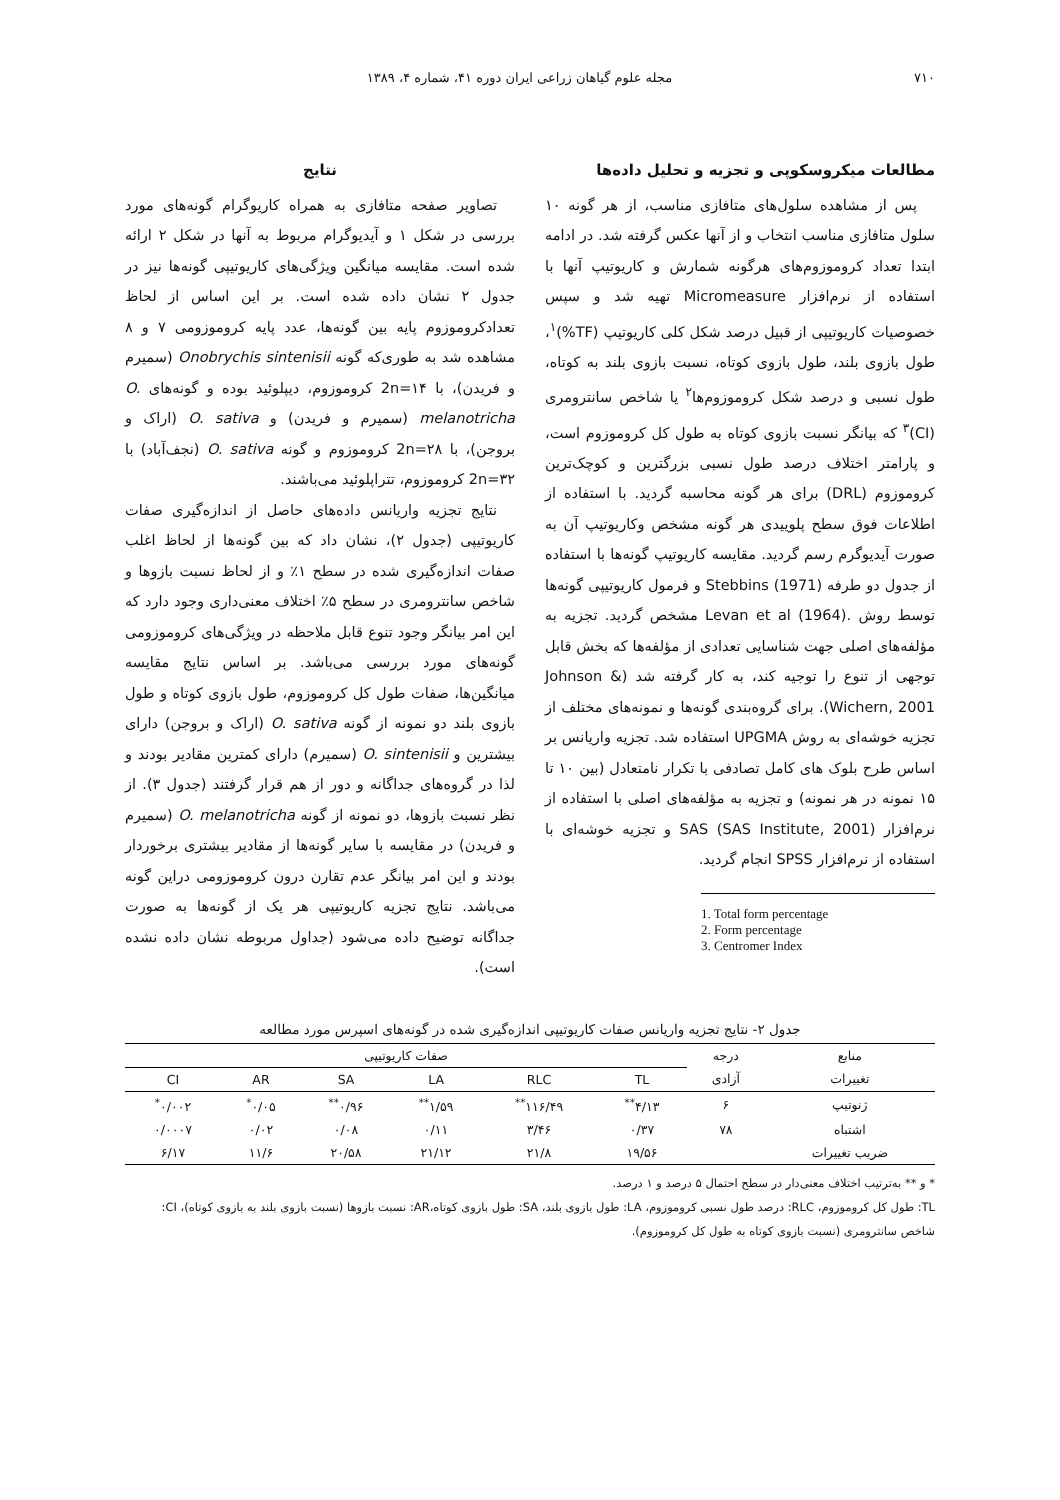۷۱۰ مجله علوم گیاهان زراعی ایران دوره ۴۱، شماره ۴، ۱۳۸۹
مطالعات میکروسکوپی و تجزیه و تحلیل داده‌ها
پس از مشاهده سلول‌های متافازی مناسب، از هر گونه ۱۰ سلول متافازی مناسب انتخاب و از آنها عکس گرفته شد. در ادامه ابتدا تعداد کروموزوم‌های هرگونه شمارش و کاریوتیپ آنها با استفاده از نرم‌افزار Micromeasure تهیه شد و سپس خصوصیات کاریوتیپی از قبیل درصد شکل کلی کاریوتیپ (TF%)<sup>۱</sup>، طول بازوی بلند، طول بازوی کوتاه، نسبت بازوی بلند به کوتاه، طول نسبی و درصد شکل کروموزوم‌ها<sup>۲</sup> یا شاخص سانترومری (CI)<sup>۳</sup> که بیانگر نسبت بازوی کوتاه به طول کل کروموزوم است، و پارامتر اختلاف درصد طول نسبی بزرگترین و کوچک‌ترین کروموزوم (DRL) برای هر گونه محاسبه گردید. با استفاده از اطلاعات فوق سطح پلوییدی هر گونه مشخص وکاریوتیپ آن به صورت آیدیوگرم رسم گردید. مقایسه کاریوتیپ گونه‌ها با استفاده از جدول دو طرفه Stebbins (1971) و فرمول کاریوتیپی گونه‌ها توسط روش .Levan et al (1964) مشخص گردید. تجزیه به مؤلفه‌های اصلی جهت شناسایی تعدادی از مؤلفه‌ها که بخش قابل توجهی از تنوع را توجیه کند، به کار گرفته شد (Johnson & Wichern, 2001). برای گروه‌بندی گونه‌ها و نمونه‌های مختلف از تجزیه خوشه‌ای به روش UPGMA استفاده شد. تجزیه واریانس بر اساس طرح بلوک های کامل تصادفی با تکرار نامتعادل (بین ۱۰ تا ۱۵ نمونه در هر نمونه) و تجزیه به مؤلفه‌های اصلی با استفاده از نرم‌افزار SAS (SAS Institute, 2001) و تجزیه خوشه‌ای با استفاده از نرم‌افزار SPSS انجام گردید.
1. Total form percentage
2. Form percentage
3. Centromer Index
نتایج
تصاویر صفحه متافازی به همراه کاریوگرام گونه‌های مورد بررسی در شکل ۱ و آیدیوگرام مربوط به آنها در شکل ۲ ارائه شده است. مقایسه میانگین ویژگی‌های کاریوتیپی گونه‌ها نیز در جدول ۲ نشان داده شده است. بر این اساس از لحاظ تعدادکروموزوم پایه بین گونه‌ها، عدد پایه کروموزومی ۷ و ۸ مشاهده شد به طوری‌که گونه Onobrychis sintenisii (سمیرم و فریدن)، با 2n=۱۴ کروموزوم، دیپلوئید بوده و گونه‌های O. melanotricha (سمیرم و فریدن) و O. sativa (اراک و بروجن)، با 2n=۲۸ کروموزوم و گونه O. sativa (نجف‌آباد) با 2n=۳۲ کروموزوم، تتراپلوئید می‌باشند.
نتایج تجزیه واریانس داده‌های حاصل از اندازه‌گیری صفات کاریوتیپی (جدول ۲)، نشان داد که بین گونه‌ها از لحاظ اغلب صفات اندازه‌گیری شده در سطح ۱٪ و از لحاظ نسبت بازوها و شاخص سانترومری در سطح ۵٪ اختلاف معنی‌داری وجود دارد که این امر بیانگر وجود تنوع قابل ملاحظه در ویژگی‌های کروموزومی گونه‌های مورد بررسی می‌باشد. بر اساس نتایج مقایسه میانگین‌ها، صفات طول کل کروموزوم، طول بازوی کوتاه و طول بازوی بلند دو نمونه از گونه O. sativa (اراک و بروجن) دارای بیشترین و O. sintenisii (سمیرم) دارای کمترین مقادیر بودند و لذا در گروه‌های جداگانه و دور از هم قرار گرفتند (جدول ۳). از نظر نسبت بازوها، دو نمونه از گونه O. melanotricha (سمیرم و فریدن) در مقایسه با سایر گونه‌ها از مقادیر بیشتری برخوردار بودند و این امر بیانگر عدم تقارن درون کروموزومی دراین گونه می‌باشد. نتایج تجزیه کاریوتیپی هر یک از گونه‌ها به صورت جداگانه توضیح داده می‌شود (جداول مربوطه نشان داده نشده است).
جدول ۲- نتایج تجزیه واریانس صفات کاریوتیپی اندازه‌گیری شده در گونه‌های اسپرس مورد مطالعه
| منابع | درجه | صفات کاریوتیپی | | | | | |
| --- | --- | --- | --- | --- | --- | --- | --- |
| تغییرات | آزادی | TL | RLC | LA | SA | AR | CI |
| ژنوتیپ | ۶ | ۴/۱۳<sup>**</sup> | ۱۱۶/۴۹<sup>**</sup> | ۱/۵۹<sup>**</sup> | ۰/۹۶<sup>**</sup> | ۰/۰۵<sup>*</sup> | ۰/۰۰۲<sup>*</sup> |
| اشتباه | ۷۸ | ۰/۳۷ | ۳/۴۶ | ۰/۱۱ | ۰/۰۸ | ۰/۰۲ | ۰/۰۰۰۷ |
| ضریب تغییرات | | ۱۹/۵۶ | ۲۱/۸ | ۲۱/۱۲ | ۲۰/۵۸ | ۱۱/۶ | ۶/۱۷ |
* و ** به‌ترتیب اختلاف معنی‌دار در سطح احتمال ۵ درصد و ۱ درصد.
TL: طول کل کروموزوم، RLC: درصد طول نسبی کروموزوم، LA: طول بازوی بلند، SA: طول بازوی کوتاه،AR: نسبت بازوها (نسبت بازوی بلند به بازوی کوتاه)، CI: شاخص سانترومری (نسبت بازوی کوتاه به طول کل کروموزوم).